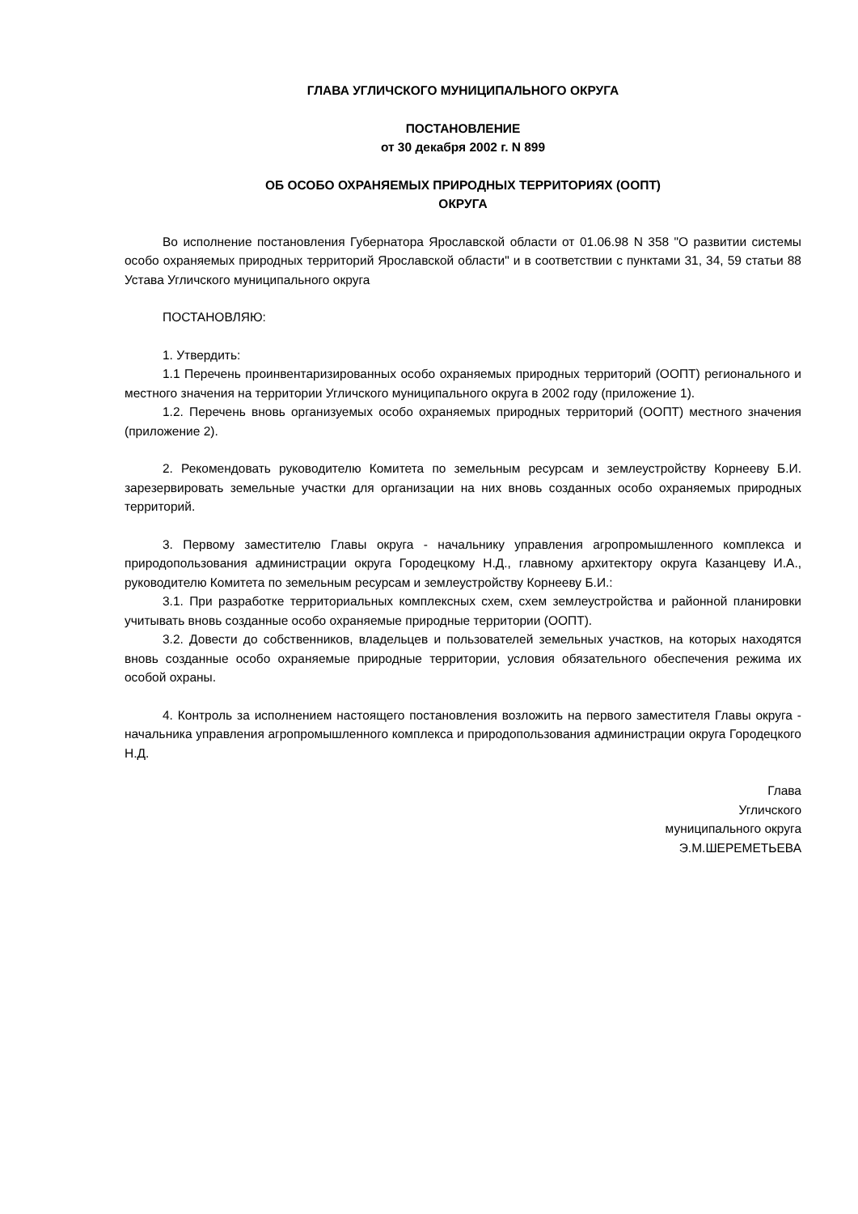ГЛАВА УГЛИЧСКОГО МУНИЦИПАЛЬНОГО ОКРУГА
ПОСТАНОВЛЕНИЕ
от 30 декабря 2002 г. N 899
ОБ ОСОБО ОХРАНЯЕМЫХ ПРИРОДНЫХ ТЕРРИТОРИЯХ (ООПТ)
ОКРУГА
Во исполнение постановления Губернатора Ярославской области от 01.06.98 N 358 "О развитии системы особо охраняемых природных территорий Ярославской области" и в соответствии с пунктами 31, 34, 59 статьи 88 Устава Угличского муниципального округа
ПОСТАНОВЛЯЮ:
1. Утвердить:
1.1 Перечень проинвентаризированных особо охраняемых природных территорий (ООПТ) регионального и местного значения на территории Угличского муниципального округа в 2002 году (приложение 1).
1.2. Перечень вновь организуемых особо охраняемых природных территорий (ООПТ) местного значения (приложение 2).
2. Рекомендовать руководителю Комитета по земельным ресурсам и землеустройству Корнееву Б.И. зарезервировать земельные участки для организации на них вновь созданных особо охраняемых природных территорий.
3. Первому заместителю Главы округа - начальнику управления агропромышленного комплекса и природопользования администрации округа Городецкому Н.Д., главному архитектору округа Казанцеву И.А., руководителю Комитета по земельным ресурсам и землеустройству Корнееву Б.И.:
3.1. При разработке территориальных комплексных схем, схем землеустройства и районной планировки учитывать вновь созданные особо охраняемые природные территории (ООПТ).
3.2. Довести до собственников, владельцев и пользователей земельных участков, на которых находятся вновь созданные особо охраняемые природные территории, условия обязательного обеспечения режима их особой охраны.
4. Контроль за исполнением настоящего постановления возложить на первого заместителя Главы округа - начальника управления агропромышленного комплекса и природопользования администрации округа Городецкого Н.Д.
Глава
Угличского
муниципального округа
Э.М.ШЕРЕМЕТЬЕВА